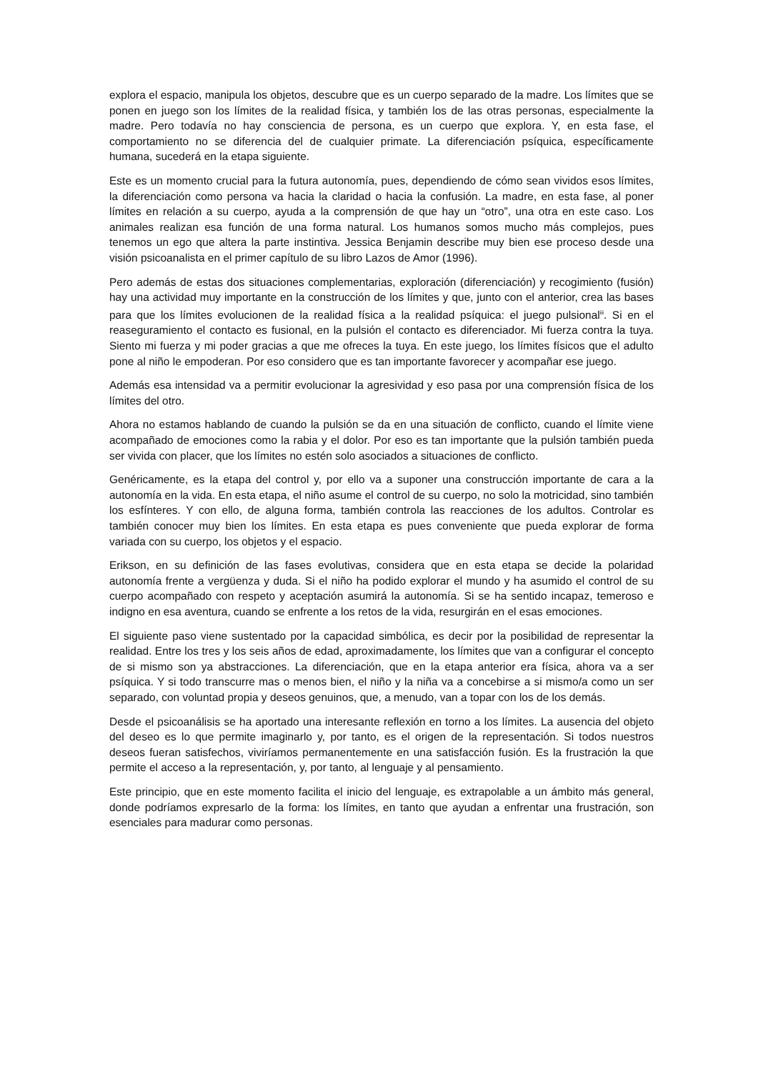explora el espacio, manipula los objetos, descubre que es un cuerpo separado de la madre. Los límites que se ponen en juego son los límites de la realidad física, y también los de las otras personas, especialmente la madre. Pero todavía no hay consciencia de persona, es un cuerpo que explora. Y, en esta fase, el comportamiento no se diferencia del de cualquier primate. La diferenciación psíquica, específicamente humana, sucederá en la etapa siguiente.
Este es un momento crucial para la futura autonomía, pues, dependiendo de cómo sean vividos esos límites, la diferenciación como persona va hacia la claridad o hacia la confusión. La madre, en esta fase, al poner límites en relación a su cuerpo, ayuda a la comprensión de que hay un “otro”, una otra en este caso. Los animales realizan esa función de una forma natural. Los humanos somos mucho más complejos, pues tenemos un ego que altera la parte instintiva. Jessica Benjamin describe muy bien ese proceso desde una visión psicoanalista en el primer capítulo de su libro Lazos de Amor (1996).
Pero además de estas dos situaciones complementarias, exploración (diferenciación) y recogimiento (fusión) hay una actividad muy importante en la construcción de los límites y que, junto con el anterior, crea las bases para que los límites evolucionen de la realidad física a la realidad psíquica: el juego pulsional<sup>iii</sup>. Si en el reaseguramiento el contacto es fusional, en la pulsión el contacto es diferenciador. Mi fuerza contra la tuya. Siento mi fuerza y mi poder gracias a que me ofreces la tuya. En este juego, los límites físicos que el adulto pone al niño le empoderan. Por eso considero que es tan importante favorecer y acompañar ese juego.
Además esa intensidad va a permitir evolucionar la agresividad y eso pasa por una comprensión física de los límites del otro.
Ahora no estamos hablando de cuando la pulsión se da en una situación de conflicto, cuando el límite viene acompañado de emociones como la rabia y el dolor. Por eso es tan importante que la pulsión también pueda ser vivida con placer, que los límites no estén solo asociados a situaciones de conflicto.
Genéricamente, es la etapa del control y, por ello va a suponer una construcción importante de cara a la autonomía en la vida. En esta etapa, el niño asume el control de su cuerpo, no solo la motricidad, sino también los esfínteres. Y con ello, de alguna forma, también controla las reacciones de los adultos. Controlar es también conocer muy bien los límites. En esta etapa es pues conveniente que pueda explorar de forma variada con su cuerpo, los objetos y el espacio.
Erikson, en su definición de las fases evolutivas, considera que en esta etapa se decide la polaridad autonomía frente a vergüenza y duda. Si el niño ha podido explorar el mundo y ha asumido el control de su cuerpo acompañado con respeto y aceptación asumirá la autonomía. Si se ha sentido incapaz, temeroso e indigno en esa aventura, cuando se enfrente a los retos de la vida, resurgirán en el esas emociones.
El siguiente paso viene sustentado por la capacidad simbólica, es decir por la posibilidad de representar la realidad. Entre los tres y los seis años de edad, aproximadamente, los límites que van a configurar el concepto de si mismo son ya abstracciones. La diferenciación, que en la etapa anterior era física, ahora va a ser psíquica. Y si todo transcurre mas o menos bien, el niño y la niña va a concebirse a si mismo/a como un ser separado, con voluntad propia y deseos genuinos, que, a menudo, van a topar con los de los demás.
Desde el psicoanálisis se ha aportado una interesante reflexión en torno a los límites. La ausencia del objeto del deseo es lo que permite imaginarlo y, por tanto, es el origen de la representación. Si todos nuestros deseos fueran satisfechos, viviríamos permanentemente en una satisfacción fusión. Es la frustración la que permite el acceso a la representación, y, por tanto, al lenguaje y al pensamiento.
Este principio, que en este momento facilita el inicio del lenguaje, es extrapolable a un ámbito más general, donde podríamos expresarlo de la forma: los límites, en tanto que ayudan a enfrentar una frustración, son esenciales para madurar como personas.